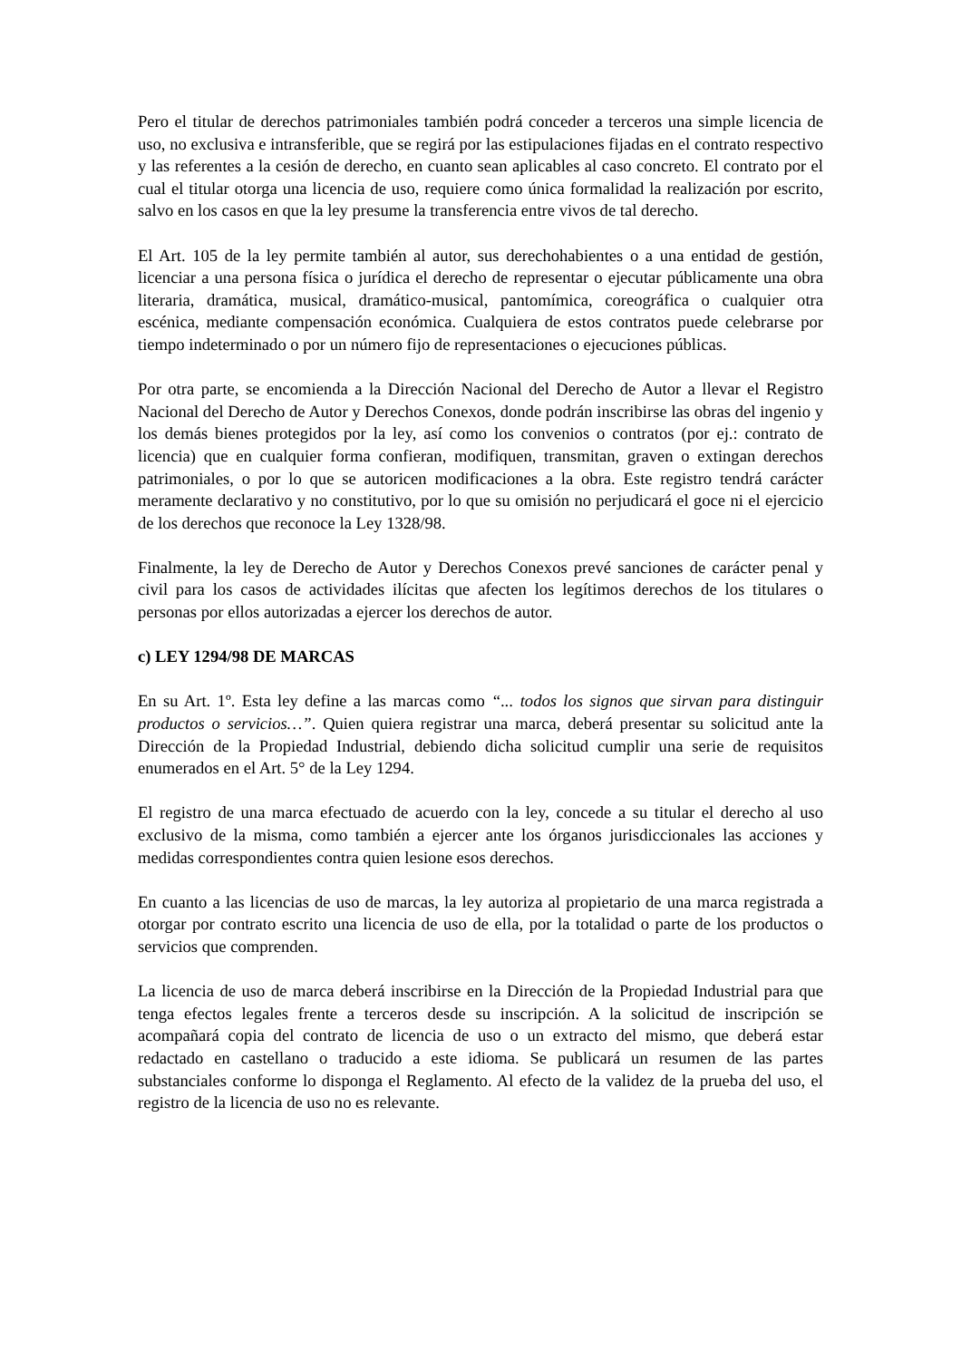Pero el titular de derechos patrimoniales también podrá conceder a terceros una simple licencia de uso, no exclusiva e intransferible, que se regirá por las estipulaciones fijadas en el contrato respectivo y las referentes a la cesión de derecho, en cuanto sean aplicables al caso concreto. El contrato por el cual el titular otorga una licencia de uso, requiere como única formalidad la realización por escrito, salvo en los casos en que la ley presume la transferencia entre vivos de tal derecho.
El Art. 105 de la ley permite también al autor, sus derechohabientes o a una entidad de gestión, licenciar a una persona física o jurídica el derecho de representar o ejecutar públicamente una obra literaria, dramática, musical, dramático-musical, pantomímica, coreográfica o cualquier otra escénica, mediante compensación económica. Cualquiera de estos contratos puede celebrarse por tiempo indeterminado o por un número fijo de representaciones o ejecuciones públicas.
Por otra parte, se encomienda a la Dirección Nacional del Derecho de Autor a llevar el Registro Nacional del Derecho de Autor y Derechos Conexos, donde podrán inscribirse las obras del ingenio y los demás bienes protegidos por la ley, así como los convenios o contratos (por ej.: contrato de licencia) que en cualquier forma confieran, modifiquen, transmitan, graven o extingan derechos patrimoniales, o por lo que se autoricen modificaciones a la obra. Este registro tendrá carácter meramente declarativo y no constitutivo, por lo que su omisión no perjudicará el goce ni el ejercicio de los derechos que reconoce la Ley 1328/98.
Finalmente, la ley de Derecho de Autor y Derechos Conexos prevé sanciones de carácter penal y civil para los casos de actividades ilícitas que afecten los legítimos derechos de los titulares o personas por ellos autorizadas a ejercer los derechos de autor.
c) LEY 1294/98 DE MARCAS
En su Art. 1º. Esta ley define a las marcas como “... todos los signos que sirvan para distinguir productos o servicios…”. Quien quiera registrar una marca, deberá presentar su solicitud ante la Dirección de la Propiedad Industrial, debiendo dicha solicitud cumplir una serie de requisitos enumerados en el Art. 5° de la Ley 1294.
El registro de una marca efectuado de acuerdo con la ley, concede a su titular el derecho al uso exclusivo de la misma, como también a ejercer ante los órganos jurisdiccionales las acciones y medidas correspondientes contra quien lesione esos derechos.
En cuanto a las licencias de uso de marcas, la ley autoriza al propietario de una marca registrada a otorgar por contrato escrito una licencia de uso de ella, por la totalidad o parte de los productos o servicios que comprenden.
La licencia de uso de marca deberá inscribirse en la Dirección de la Propiedad Industrial para que tenga efectos legales frente a terceros desde su inscripción. A la solicitud de inscripción se acompañará copia del contrato de licencia de uso o un extracto del mismo, que deberá estar redactado en castellano o traducido a este idioma. Se publicará un resumen de las partes substanciales conforme lo disponga el Reglamento. Al efecto de la validez de la prueba del uso, el registro de la licencia de uso no es relevante.